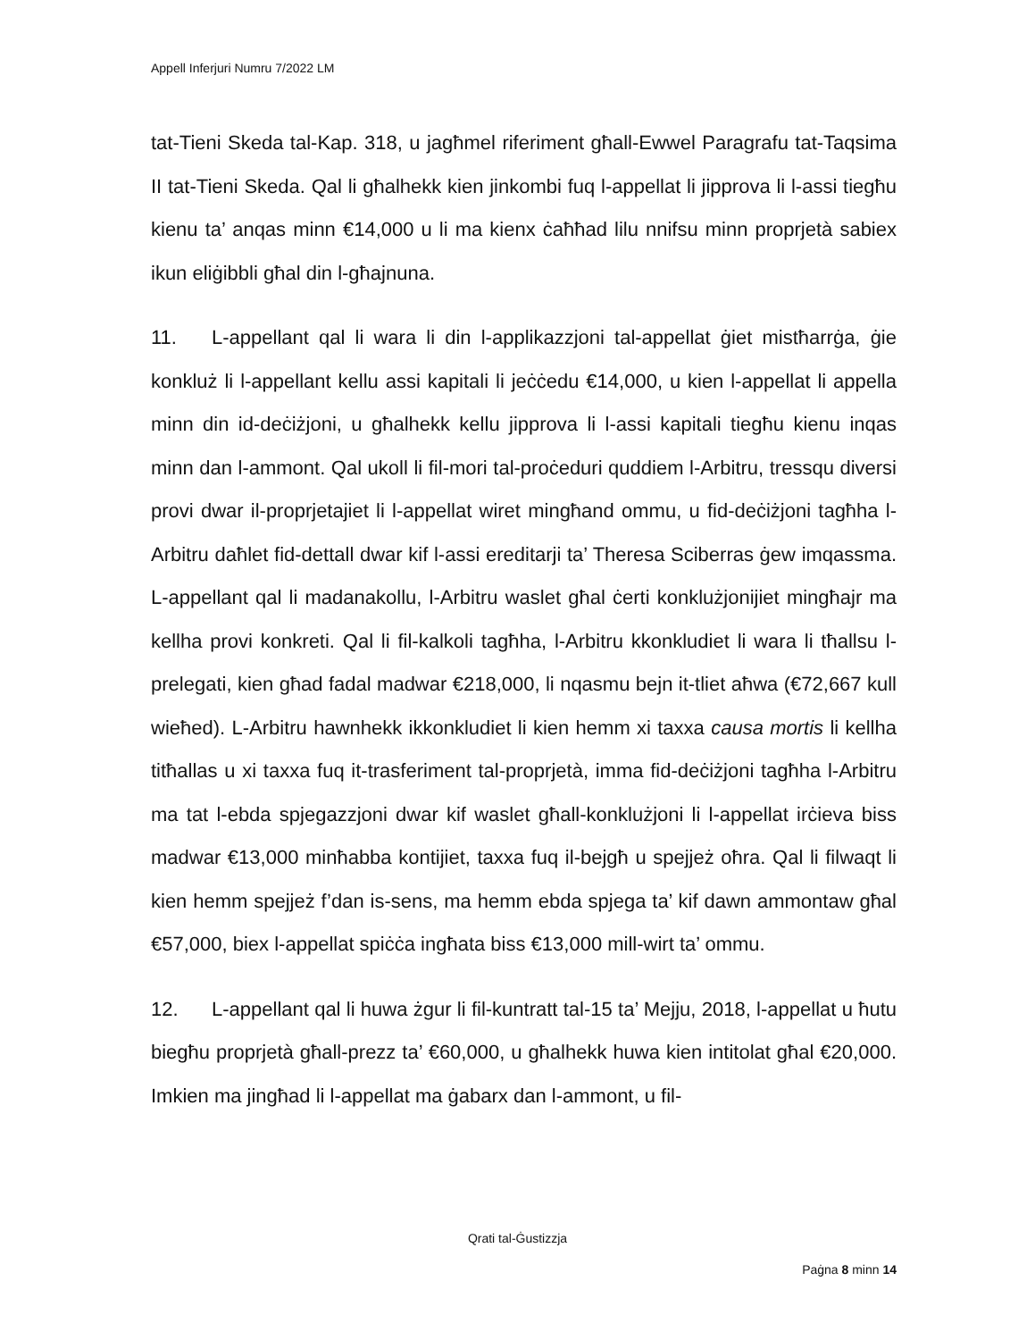Appell Inferjuri Numru 7/2022 LM
tat-Tieni Skeda tal-Kap. 318, u jagħmel riferiment għall-Ewwel Paragrafu tat-Taqsima II tat-Tieni Skeda. Qal li għalhekk kien jinkombi fuq l-appellat li jipprova li l-assi tiegħu kienu ta’ anqas minn €14,000 u li ma kienx ċaħħad lilu nnifsu minn proprjetà sabiex ikun eliġibbli għal din l-għajnuna.
11. L-appellant qal li wara li din l-applikazzjoni tal-appellat ġiet mistħarrġa, ġie konkluż li l-appellant kellu assi kapitali li jeċċedu €14,000, u kien l-appellat li appella minn din id-deċiżjoni, u għalhekk kellu jipprova li l-assi kapitali tiegħu kienu inqas minn dan l-ammont. Qal ukoll li fil-mori tal-proċeduri quddiem l-Arbitru, tressqu diversi provi dwar il-proprjetajiet li l-appellat wiret mingħand ommu, u fid-deċiżjoni tagħha l-Arbitru daħlet fid-dettall dwar kif l-assi ereditarji ta’ Theresa Sciberras ġew imqassma. L-appellant qal li madanakollu, l-Arbitru waslet għal ċerti konklużjonijiet mingħajr ma kellha provi konkreti. Qal li fil-kalkoli tagħha, l-Arbitru kkonkludiet li wara li tħallsu l-prelegati, kien għad fadal madwar €218,000, li nqasmu bejn it-tliet aħwa (€72,667 kull wieħed). L-Arbitru hawnhekk ikkonkludiet li kien hemm xi taxxa causa mortis li kellha titħallas u xi taxxa fuq it-trasferiment tal-proprjetà, imma fid-deċiżjoni tagħha l-Arbitru ma tat l-ebda spjegazzjoni dwar kif waslet għall-konklużjoni li l-appellat irċieva biss madwar €13,000 minħabba kontijiet, taxxa fuq il-bejgħ u spejjeż oħra. Qal li filwaqt li kien hemm spejjeż f’dan is-sens, ma hemm ebda spjega ta’ kif dawn ammontaw għal €57,000, biex l-appellat spiċċa ingħata biss €13,000 mill-wirt ta’ ommu.
12. L-appellant qal li huwa żgur li fil-kuntratt tal-15 ta’ Mejju, 2018, l-appellat u ħutu biegħu proprjetà għall-prezz ta’ €60,000, u għalhekk huwa kien intitolat għal €20,000. Imkien ma jingħad li l-appellat ma ġabarx dan l-ammont, u fil-
Qrati tal-Ġustizzja
Paġna 8 minn 14